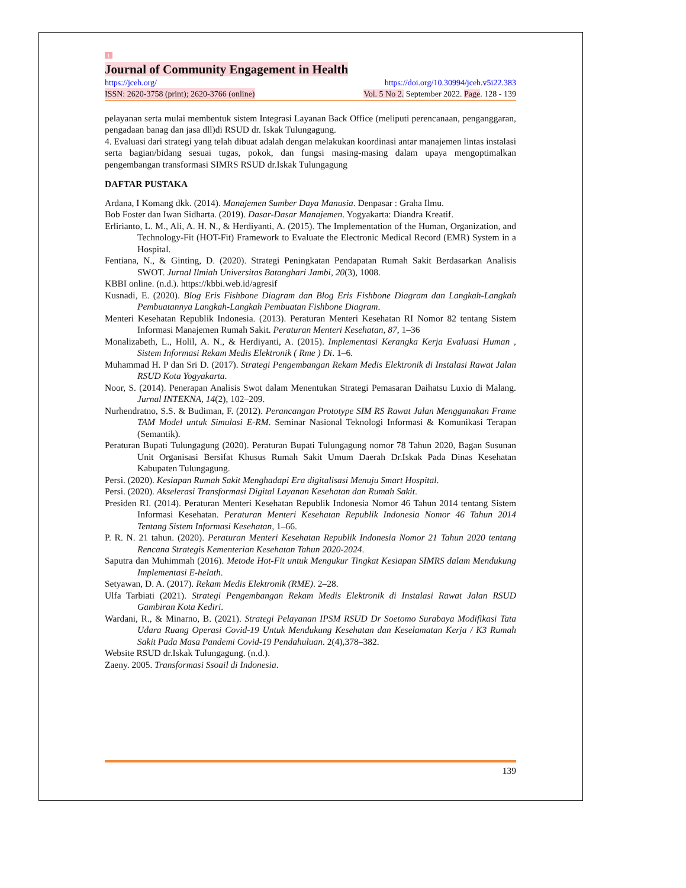1
Journal of Community Engagement in Health
https://jceh.org/ https://doi.org/10.30994/jceh.v5i22.383
ISSN: 2620-3758 (print); 2620-3766 (online) Vol. 5 No 2. September 2022. Page. 128 - 139
pelayanan serta mulai membentuk sistem Integrasi Layanan Back Office (meliputi perencanaan, penganggaran, pengadaan banag dan jasa dll)di RSUD dr. Iskak Tulungagung.
4. Evaluasi dari strategi yang telah dibuat adalah dengan melakukan koordinasi antar manajemen lintas instalasi serta bagian/bidang sesuai tugas, pokok, dan fungsi masing-masing dalam upaya mengoptimalkan pengembangan transformasi SIMRS RSUD dr.Iskak Tulungagung
DAFTAR PUSTAKA
Ardana, I Komang dkk. (2014). Manajemen Sumber Daya Manusia. Denpasar : Graha Ilmu.
Bob Foster dan Iwan Sidharta. (2019). Dasar-Dasar Manajemen. Yogyakarta: Diandra Kreatif.
Erlirianto, L. M., Ali, A. H. N., & Herdiyanti, A. (2015). The Implementation of the Human, Organization, and Technology-Fit (HOT-Fit) Framework to Evaluate the Electronic Medical Record (EMR) System in a Hospital.
Fentiana, N., & Ginting, D. (2020). Strategi Peningkatan Pendapatan Rumah Sakit Berdasarkan Analisis SWOT. Jurnal Ilmiah Universitas Batanghari Jambi, 20(3), 1008.
KBBI online. (n.d.). https://kbbi.web.id/agresif
Kusnadi, E. (2020). Blog Eris Fishbone Diagram dan Blog Eris Fishbone Diagram dan Langkah-Langkah Pembuatannya Langkah-Langkah Pembuatan Fishbone Diagram.
Menteri Kesehatan Republik Indonesia. (2013). Peraturan Menteri Kesehatan RI Nomor 82 tentang Sistem Informasi Manajemen Rumah Sakit. Peraturan Menteri Kesehatan, 87, 1–36
Monalizabeth, L., Holil, A. N., & Herdiyanti, A. (2015). Implementasi Kerangka Kerja Evaluasi Human , Sistem Informasi Rekam Medis Elektronik ( Rme ) Di. 1–6.
Muhammad H. P dan Sri D. (2017). Strategi Pengembangan Rekam Medis Elektronik di Instalasi Rawat Jalan RSUD Kota Yogyakarta.
Noor, S. (2014). Penerapan Analisis Swot dalam Menentukan Strategi Pemasaran Daihatsu Luxio di Malang. Jurnal INTEKNA, 14(2), 102–209.
Nurhendratno, S.S. & Budiman, F. (2012). Perancangan Prototype SIM RS Rawat Jalan Menggunakan Frame TAM Model untuk Simulasi E-RM. Seminar Nasional Teknologi Informasi & Komunikasi Terapan (Semantik).
Peraturan Bupati Tulungagung (2020). Peraturan Bupati Tulungagung nomor 78 Tahun 2020, Bagan Susunan Unit Organisasi Bersifat Khusus Rumah Sakit Umum Daerah Dr.Iskak Pada Dinas Kesehatan Kabupaten Tulungagung.
Persi. (2020). Kesiapan Rumah Sakit Menghadapi Era digitalisasi Menuju Smart Hospital.
Persi. (2020). Akselerasi Transformasi Digital Layanan Kesehatan dan Rumah Sakit.
Presiden RI. (2014). Peraturan Menteri Kesehatan Republik Indonesia Nomor 46 Tahun 2014 tentang Sistem Informasi Kesehatan. Peraturan Menteri Kesehatan Republik Indonesia Nomor 46 Tahun 2014 Tentang Sistem Informasi Kesehatan, 1–66.
P. R. N. 21 tahun. (2020). Peraturan Menteri Kesehatan Republik Indonesia Nomor 21 Tahun 2020 tentang Rencana Strategis Kementerian Kesehatan Tahun 2020-2024.
Saputra dan Muhimmah (2016). Metode Hot-Fit untuk Mengukur Tingkat Kesiapan SIMRS dalam Mendukung Implementasi E-helath.
Setyawan, D. A. (2017). Rekam Medis Elektronik (RME). 2–28.
Ulfa Tarbiati (2021). Strategi Pengembangan Rekam Medis Elektronik di Instalasi Rawat Jalan RSUD Gambiran Kota Kediri.
Wardani, R., & Minarno, B. (2021). Strategi Pelayanan IPSM RSUD Dr Soetomo Surabaya Modifikasi Tata Udara Ruang Operasi Covid-19 Untuk Mendukung Kesehatan dan Keselamatan Kerja / K3 Rumah Sakit Pada Masa Pandemi Covid-19 Pendahuluan. 2(4),378–382.
Website RSUD dr.Iskak Tulungagung. (n.d.).
Zaeny. 2005. Transformasi Ssoail di Indonesia.
139